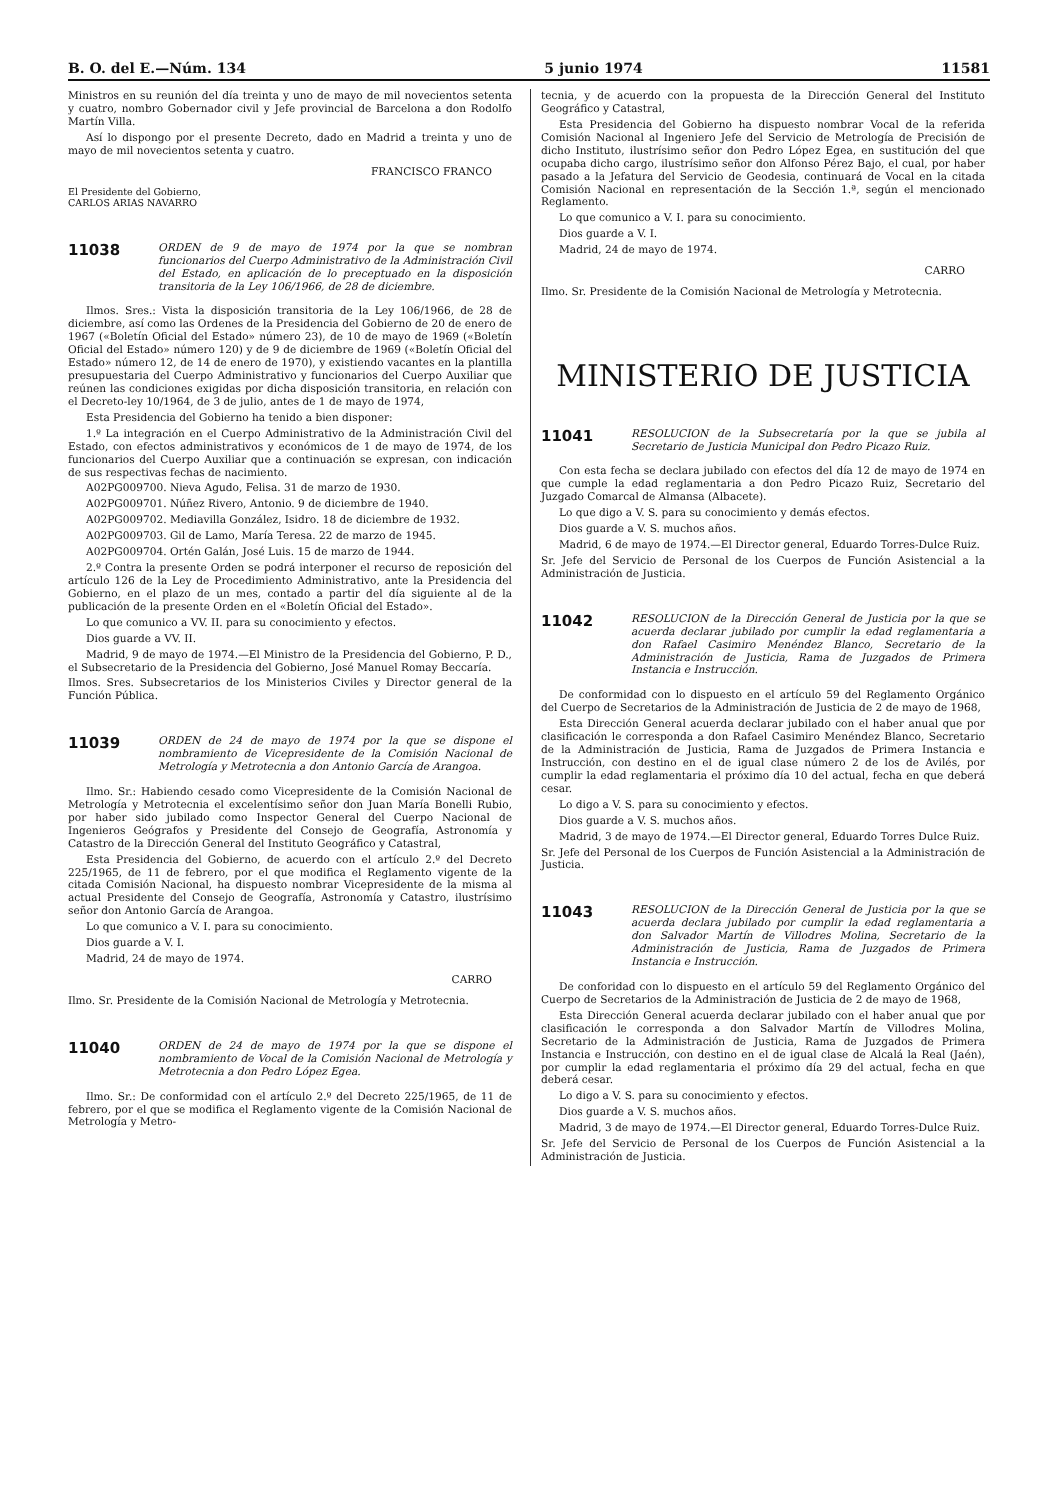B. O. del E.—Núm. 134 5 junio 1974 11581
Ministros en su reunión del día treinta y uno de mayo de mil novecientos setenta y cuatro, nombro Gobernador civil y Jefe provincial de Barcelona a don Rodolfo Martín Villa.
Así lo dispongo por el presente Decreto, dado en Madrid a treinta y uno de mayo de mil novecientos setenta y cuatro.
FRANCISCO FRANCO
El Presidente del Gobierno,
CARLOS ARIAS NAVARRO
11038
ORDEN de 9 de mayo de 1974 por la que se nombran funcionarios del Cuerpo Administrativo de la Administración Civil del Estado, en aplicación de lo preceptuado en la disposición transitoria de la Ley 106/1966, de 28 de diciembre.
Ilmos. Sres.: Vista la disposición transitoria de la Ley 106/1966, de 28 de diciembre, así como las Ordenes de la Presidencia del Gobierno de 20 de enero de 1967 («Boletín Oficial del Estado» número 23), de 10 de mayo de 1969 («Boletín Oficial del Estado» número 120) y de 9 de diciembre de 1969 («Boletín Oficial del Estado» número 12, de 14 de enero de 1970), y existiendo vacantes en la plantilla presupuestaria del Cuerpo Administrativo y funcionarios del Cuerpo Auxiliar que reúnen las condiciones exigidas por dicha disposición transitoria, en relación con el Decreto-ley 10/1964, de 3 de julio, antes de 1 de mayo de 1974,
Esta Presidencia del Gobierno ha tenido a bien disponer:
1.º La integración en el Cuerpo Administrativo de la Administración Civil del Estado, con efectos administrativos y económicos de 1 de mayo de 1974, de los funcionarios del Cuerpo Auxiliar que a continuación se expresan, con indicación de sus respectivas fechas de nacimiento.
A02PG009700. Nieva Agudo, Felisa. 31 de marzo de 1930.
A02PG009701. Núñez Rivero, Antonio. 9 de diciembre de 1940.
A02PG009702. Mediavilla González, Isidro. 18 de diciembre de 1932.
A02PG009703. Gil de Lamo, María Teresa. 22 de marzo de 1945.
A02PG009704. Ortén Galán, José Luis. 15 de marzo de 1944.
2.º Contra la presente Orden se podrá interponer el recurso de reposición del artículo 126 de la Ley de Procedimiento Administrativo, ante la Presidencia del Gobierno, en el plazo de un mes, contado a partir del día siguiente al de la publicación de la presente Orden en el «Boletín Oficial del Estado».
Lo que comunico a VV. II. para su conocimiento y efectos.
Dios guarde a VV. II.
Madrid, 9 de mayo de 1974.—El Ministro de la Presidencia del Gobierno, P. D., el Subsecretario de la Presidencia del Gobierno, José Manuel Romay Beccaría.
Ilmos. Sres. Subsecretarios de los Ministerios Civiles y Director general de la Función Pública.
11039
ORDEN de 24 de mayo de 1974 por la que se dispone el nombramiento de Vicepresidente de la Comisión Nacional de Metrología y Metrotecnia a don Antonio García de Arangoa.
Ilmo. Sr.: Habiendo cesado como Vicepresidente de la Comisión Nacional de Metrología y Metrotecnia el excelentísimo señor don Juan María Bonelli Rubio, por haber sido jubilado como Inspector General del Cuerpo Nacional de Ingenieros Geógrafos y Presidente del Consejo de Geografía, Astronomía y Catastro de la Dirección General del Instituto Geográfico y Catastral,
Esta Presidencia del Gobierno, de acuerdo con el artículo 2.º del Decreto 225/1965, de 11 de febrero, por el que modifica el Reglamento vigente de la citada Comisión Nacional, ha dispuesto nombrar Vicepresidente de la misma al actual Presidente del Consejo de Geografía, Astronomía y Catastro, ilustrísimo señor don Antonio García de Arangoa.
Lo que comunico a V. I. para su conocimiento.
Dios guarde a V. I.
Madrid, 24 de mayo de 1974.
CARRO
Ilmo. Sr. Presidente de la Comisión Nacional de Metrología y Metrotecnia.
11040
ORDEN de 24 de mayo de 1974 por la que se dispone el nombramiento de Vocal de la Comisión Nacional de Metrología y Metrotecnia a don Pedro López Egea.
Ilmo. Sr.: De conformidad con el artículo 2.º del Decreto 225/1965, de 11 de febrero, por el que se modifica el Reglamento vigente de la Comisión Nacional de Metrología y Metro-
tecnia, y de acuerdo con la propuesta de la Dirección General del Instituto Geográfico y Catastral,
Esta Presidencia del Gobierno ha dispuesto nombrar Vocal de la referida Comisión Nacional al Ingeniero Jefe del Servicio de Metrología de Precisión de dicho Instituto, ilustrísimo señor don Pedro López Egea, en sustitución del que ocupaba dicho cargo, ilustrísimo señor don Alfonso Pérez Bajo, el cual, por haber pasado a la Jefatura del Servicio de Geodesia, continuará de Vocal en la citada Comisión Nacional en representación de la Sección 1.ª, según el mencionado Reglamento.
Lo que comunico a V. I. para su conocimiento.
Dios guarde a V. I.
Madrid, 24 de mayo de 1974.
CARRO
Ilmo. Sr. Presidente de la Comisión Nacional de Metrología y Metrotecnia.
MINISTERIO DE JUSTICIA
11041
RESOLUCION de la Subsecretaría por la que se jubila al Secretario de Justicia Municipal don Pedro Picazo Ruiz.
Con esta fecha se declara jubilado con efectos del día 12 de mayo de 1974 en que cumple la edad reglamentaria a don Pedro Picazo Ruiz, Secretario del Juzgado Comarcal de Almansa (Albacete).
Lo que digo a V. S. para su conocimiento y demás efectos.
Dios guarde a V. S. muchos años.
Madrid, 6 de mayo de 1974.—El Director general, Eduardo Torres-Dulce Ruiz.
Sr. Jefe del Servicio de Personal de los Cuerpos de Función Asistencial a la Administración de Justicia.
11042
RESOLUCION de la Dirección General de Justicia por la que se acuerda declarar jubilado por cumplir la edad reglamentaria a don Rafael Casimiro Menéndez Blanco, Secretario de la Administración de Justicia, Rama de Juzgados de Primera Instancia e Instrucción.
De conformidad con lo dispuesto en el artículo 59 del Reglamento Orgánico del Cuerpo de Secretarios de la Administración de Justicia de 2 de mayo de 1968,
Esta Dirección General acuerda declarar jubilado con el haber anual que por clasificación le corresponda a don Rafael Casimiro Menéndez Blanco, Secretario de la Administración de Justicia, Rama de Juzgados de Primera Instancia e Instrucción, con destino en el de igual clase número 2 de los de Avilés, por cumplir la edad reglamentaria el próximo día 10 del actual, fecha en que deberá cesar.
Lo digo a V. S. para su conocimiento y efectos.
Dios guarde a V. S. muchos años.
Madrid, 3 de mayo de 1974.—El Director general, Eduardo Torres Dulce Ruiz.
Sr. Jefe del Personal de los Cuerpos de Función Asistencial a la Administración de Justicia.
11043
RESOLUCION de la Dirección General de Justicia por la que se acuerda declara jubilado por cumplir la edad reglamentaria a don Salvador Martín de Villodres Molina, Secretario de la Administración de Justicia, Rama de Juzgados de Primera Instancia e Instrucción.
De conforidad con lo dispuesto en el artículo 59 del Reglamento Orgánico del Cuerpo de Secretarios de la Administración de Justicia de 2 de mayo de 1968,
Esta Dirección General acuerda declarar jubilado con el haber anual que por clasificación le corresponda a don Salvador Martín de Villodres Molina, Secretario de la Administración de Justicia, Rama de Juzgados de Primera Instancia e Instrucción, con destino en el de igual clase de Alcalá la Real (Jaén), por cumplir la edad reglamentaria el próximo día 29 del actual, fecha en que deberá cesar.
Lo digo a V. S. para su conocimiento y efectos.
Dios guarde a V. S. muchos años.
Madrid, 3 de mayo de 1974.—El Director general, Eduardo Torres-Dulce Ruiz.
Sr. Jefe del Servicio de Personal de los Cuerpos de Función Asistencial a la Administración de Justicia.